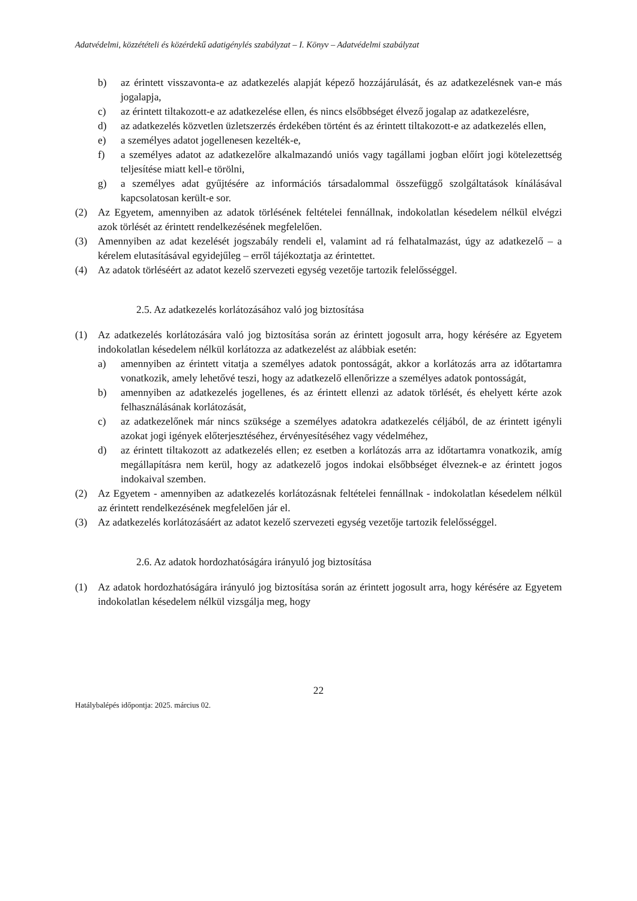Adatvédelmi, közzétételi és közérdekű adatigénylés szabályzat – I. Könyv – Adatvédelmi szabályzat
b) az érintett visszavonta-e az adatkezelés alapját képező hozzájárulását, és az adatkezelésnek van-e más jogalapja,
c) az érintett tiltakozott-e az adatkezelése ellen, és nincs elsőbbséget élvező jogalap az adatkezelésre,
d) az adatkezelés közvetlen üzletszerzés érdekében történt és az érintett tiltakozott-e az adatkezelés ellen,
e) a személyes adatot jogellenesen kezelték-e,
f) a személyes adatot az adatkezelőre alkalmazandó uniós vagy tagállami jogban előírt jogi kötelezettség teljesítése miatt kell-e törölni,
g) a személyes adat gyűjtésére az információs társadalommal összefüggő szolgáltatások kínálásával kapcsolatosan került-e sor.
(2) Az Egyetem, amennyiben az adatok törlésének feltételei fennállnak, indokolatlan késedelem nélkül elvégzi azok törlését az érintett rendelkezésének megfelelően.
(3) Amennyiben az adat kezelését jogszabály rendeli el, valamint ad rá felhatalmazást, úgy az adatkezelő – a kérelem elutasításával egyidejűleg – erről tájékoztatja az érintettet.
(4) Az adatok törléséért az adatot kezelő szervezeti egység vezetője tartozik felelősséggel.
2.5. Az adatkezelés korlátozásához való jog biztosítása
(1) Az adatkezelés korlátozására való jog biztosítása során az érintett jogosult arra, hogy kérésére az Egyetem indokolatlan késedelem nélkül korlátozza az adatkezelést az alábbiak esetén:
a) amennyiben az érintett vitatja a személyes adatok pontosságát, akkor a korlátozás arra az időtartamra vonatkozik, amely lehetővé teszi, hogy az adatkezelő ellenőrizze a személyes adatok pontosságát,
b) amennyiben az adatkezelés jogellenes, és az érintett ellenzi az adatok törlését, és ehelyett kérte azok felhasználásának korlátozását,
c) az adatkezelőnek már nincs szüksége a személyes adatokra adatkezelés céljából, de az érintett igényli azokat jogi igények előterjesztéséhez, érvényesítéséhez vagy védelméhez,
d) az érintett tiltakozott az adatkezelés ellen; ez esetben a korlátozás arra az időtartamra vonatkozik, amíg megállapításra nem kerül, hogy az adatkezelő jogos indokai elsőbbséget élveznek-e az érintett jogos indokaival szemben.
(2) Az Egyetem - amennyiben az adatkezelés korlátozásnak feltételei fennállnak - indokolatlan késedelem nélkül az érintett rendelkezésének megfelelően jár el.
(3) Az adatkezelés korlátozásáért az adatot kezelő szervezeti egység vezetője tartozik felelősséggel.
2.6. Az adatok hordozhatóságára irányuló jog biztosítása
(1) Az adatok hordozhatóságára irányuló jog biztosítása során az érintett jogosult arra, hogy kérésére az Egyetem indokolatlan késedelem nélkül vizsgálja meg, hogy
22
Hatálybalépés időpontja: 2025. március 02.